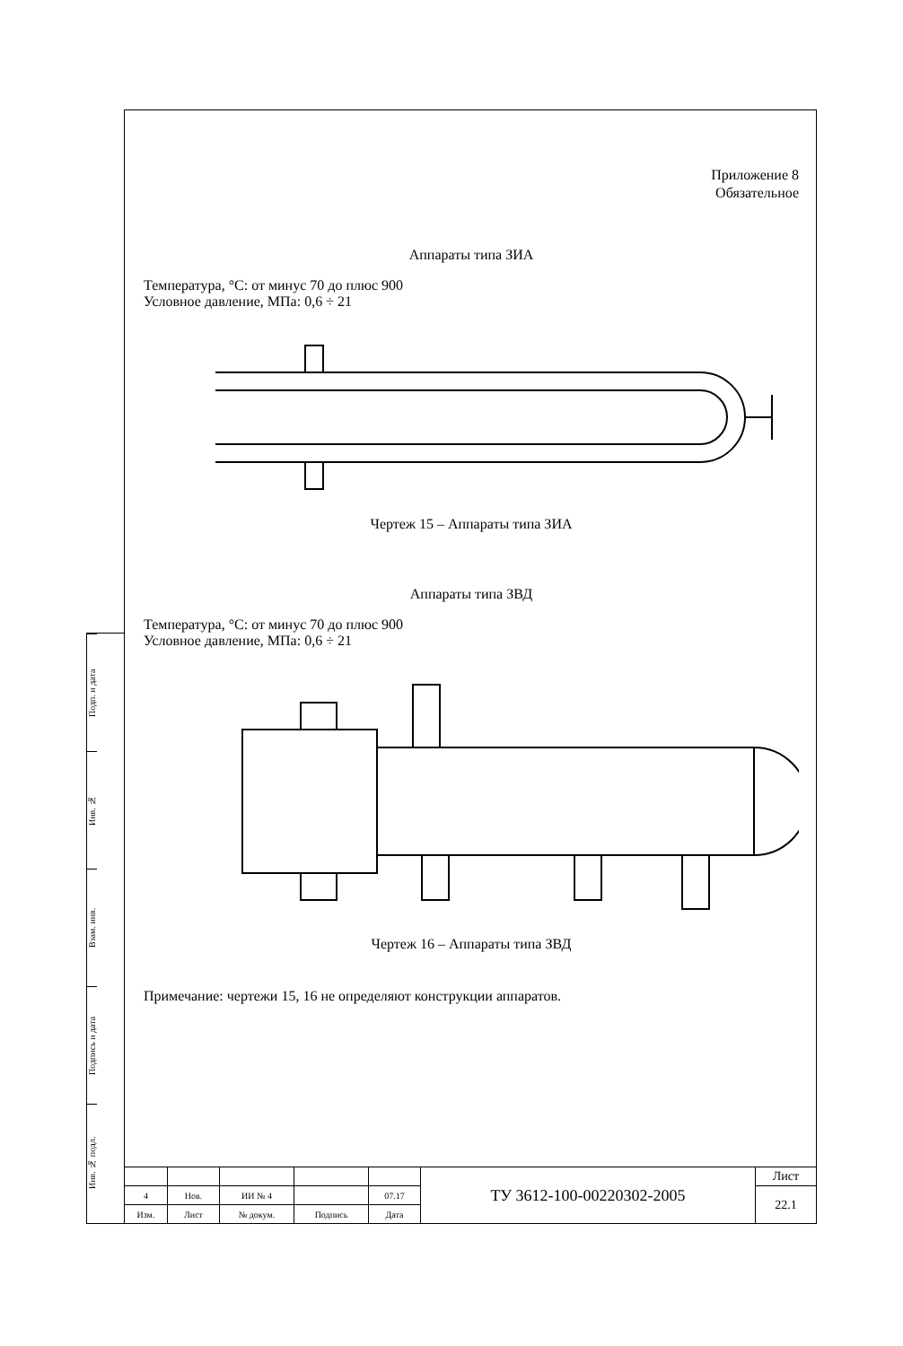Подп. и дата
Инв. №
Взам. инв.
Подпись и дата
Инв. № подл.
Приложение 8
Обязательное
Аппараты типа ЗИА
Температура, °С: от минус 70 до плюс 900
Условное давление, МПа: 0,6 ÷ 21
Чертеж 15 – Аппараты типа ЗИА
Аппараты типа ЗВД
Температура, °С: от минус 70 до плюс 900
Условное давление, МПа: 0,6 ÷ 21
Чертеж 16 – Аппараты типа ЗВД
Примечание: чертежи 15, 16 не определяют конструкции аппаратов.
| | | | | | ТУ 3612-100-00220302-2005 | Лист |
| 4 | Нов. | ИИ № 4 | | 07.17 | | 22.1 |
| Изм. | Лист | № докум. | Подпись | Дата | | |